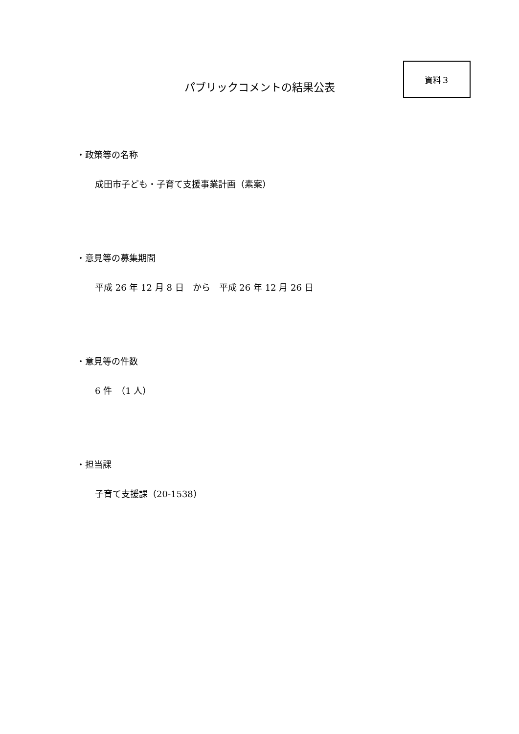資料３
パブリックコメントの結果公表
・政策等の名称
成田市子ども・子育て支援事業計画（素案）
・意見等の募集期間
平成 26 年 12 月 8 日　から　平成 26 年 12 月 26 日
・意見等の件数
6 件　（1 人）
・担当課
子育て支援課（20-1538）